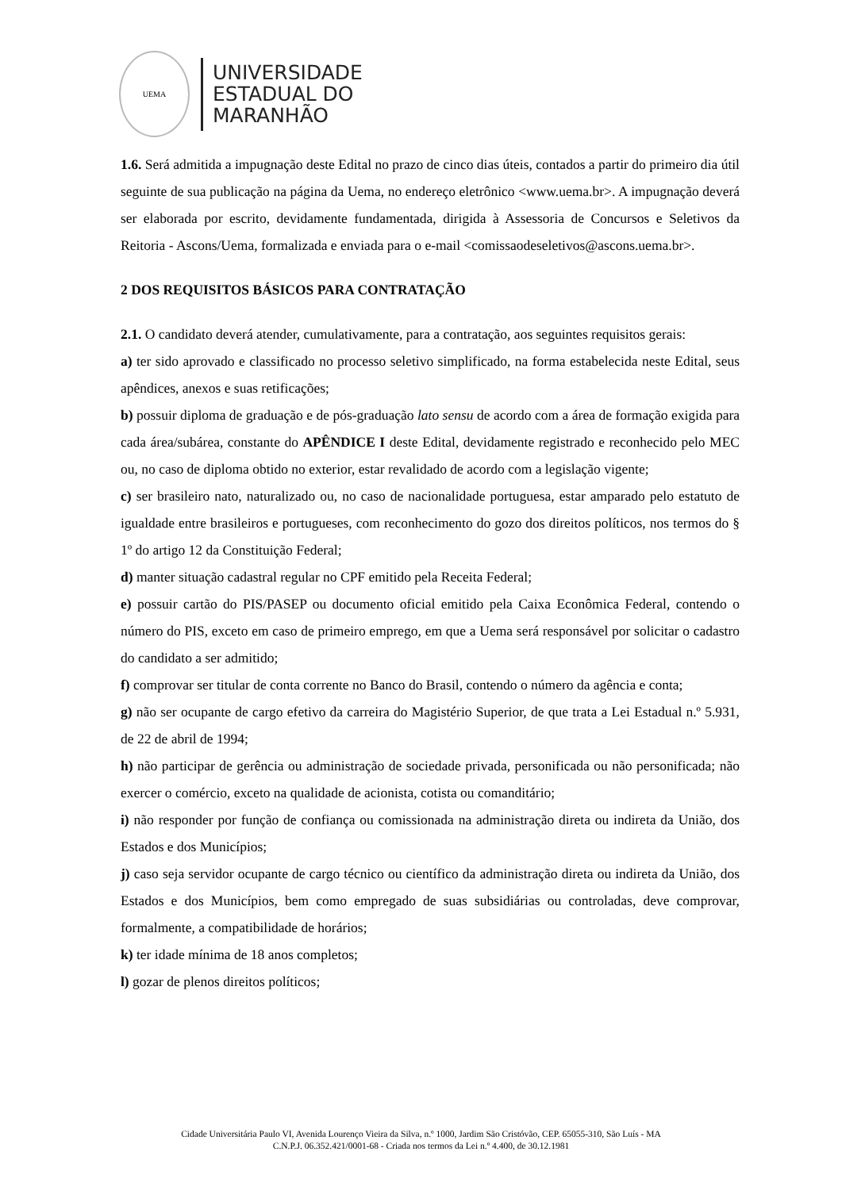UEMA
UNIVERSIDADE
ESTADUAL DO
MARANHÃO
1.6. Será admitida a impugnação deste Edital no prazo de cinco dias úteis, contados a partir do primeiro dia útil seguinte de sua publicação na página da Uema, no endereço eletrônico <www.uema.br>. A impugnação deverá ser elaborada por escrito, devidamente fundamentada, dirigida à Assessoria de Concursos e Seletivos da Reitoria - Ascons/Uema, formalizada e enviada para o e-mail <comissaodeseletivos@ascons.uema.br>.
2 DOS REQUISITOS BÁSICOS PARA CONTRATAÇÃO
2.1. O candidato deverá atender, cumulativamente, para a contratação, aos seguintes requisitos gerais:
a) ter sido aprovado e classificado no processo seletivo simplificado, na forma estabelecida neste Edital, seus apêndices, anexos e suas retificações;
b) possuir diploma de graduação e de pós-graduação lato sensu de acordo com a área de formação exigida para cada área/subárea, constante do APÊNDICE I deste Edital, devidamente registrado e reconhecido pelo MEC ou, no caso de diploma obtido no exterior, estar revalidado de acordo com a legislação vigente;
c) ser brasileiro nato, naturalizado ou, no caso de nacionalidade portuguesa, estar amparado pelo estatuto de igualdade entre brasileiros e portugueses, com reconhecimento do gozo dos direitos políticos, nos termos do § 1º do artigo 12 da Constituição Federal;
d) manter situação cadastral regular no CPF emitido pela Receita Federal;
e) possuir cartão do PIS/PASEP ou documento oficial emitido pela Caixa Econômica Federal, contendo o número do PIS, exceto em caso de primeiro emprego, em que a Uema será responsável por solicitar o cadastro do candidato a ser admitido;
f) comprovar ser titular de conta corrente no Banco do Brasil, contendo o número da agência e conta;
g) não ser ocupante de cargo efetivo da carreira do Magistério Superior, de que trata a Lei Estadual n.º 5.931, de 22 de abril de 1994;
h) não participar de gerência ou administração de sociedade privada, personificada ou não personificada; não exercer o comércio, exceto na qualidade de acionista, cotista ou comanditário;
i) não responder por função de confiança ou comissionada na administração direta ou indireta da União, dos Estados e dos Municípios;
j) caso seja servidor ocupante de cargo técnico ou científico da administração direta ou indireta da União, dos Estados e dos Municípios, bem como empregado de suas subsidiárias ou controladas, deve comprovar, formalmente, a compatibilidade de horários;
k) ter idade mínima de 18 anos completos;
l) gozar de plenos direitos políticos;
Cidade Universitária Paulo VI, Avenida Lourenço Vieira da Silva, n.º 1000, Jardim São Cristóvão, CEP. 65055-310, São Luís - MA
C.N.P.J. 06.352.421/0001-68 - Criada nos termos da Lei n.º 4.400, de 30.12.1981